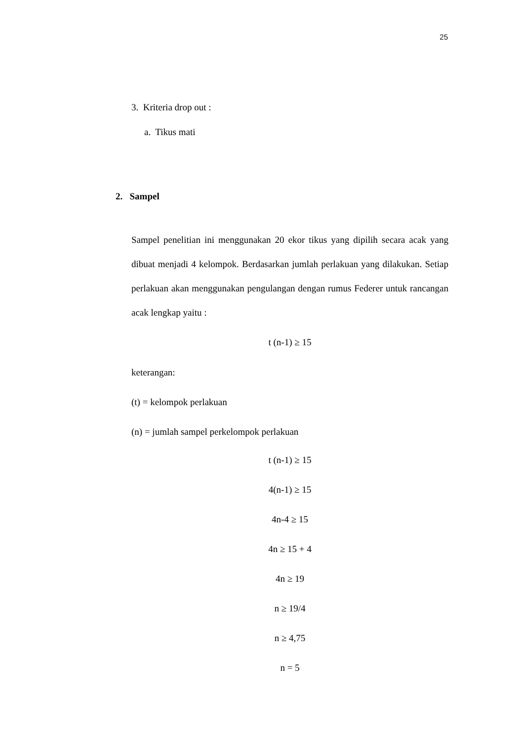25
3. Kriteria drop out :
a. Tikus mati
2. Sampel
Sampel penelitian ini menggunakan 20 ekor tikus yang dipilih secara acak yang dibuat menjadi 4 kelompok. Berdasarkan jumlah perlakuan yang dilakukan. Setiap perlakuan akan menggunakan pengulangan dengan rumus Federer untuk rancangan acak lengkap yaitu :
t (n-1) ≥ 15
keterangan:
(t) = kelompok perlakuan
(n) = jumlah sampel perkelompok perlakuan
t (n-1) ≥ 15
4(n-1) ≥ 15
4n-4 ≥ 15
4n ≥ 15 + 4
4n ≥ 19
n ≥ 19/4
n ≥ 4,75
n = 5